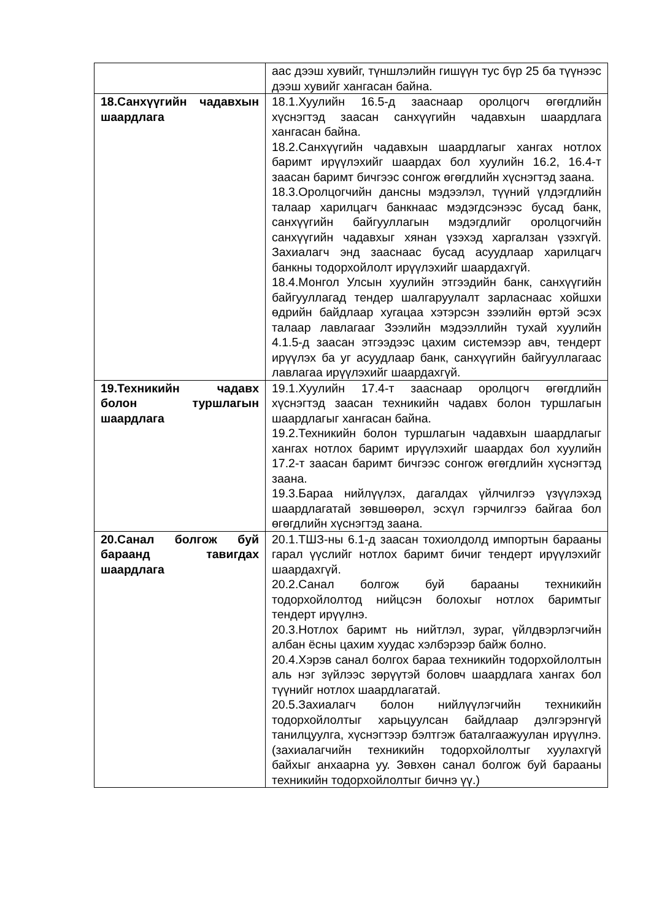| | аас дээш хувийг, түншлэлийн гишүүн тус бүр 25 ба түүнээс дээш хувийг хангасан байна. |
| 18.Санхүүгийн чадавхын шаардлага | 18.1.Хуулийн 16.5-д зааснаар оролцогч өгөгдлийн хүснэгтэд заасан санхүүгийн чадавхын шаардлага хангасан байна. 18.2.Санхүүгийн чадавхын шаардлагыг хангах нотлох баримт ирүүлэхийг шаардах бол хуулийн 16.2, 16.4-т заасан баримт бичгээс сонгож өгөгдлийн хүснэгтэд заана. 18.3.Оролцогчийн дансны мэдээлэл, түүний үлдэгдлийн талаар харилцагч банкнаас мэдэгдсэнээс бусад банк, санхүүгийн байгууллагын мэдэгдлийг оролцогчийн санхүүгийн чадавхыг хянан үзэхэд харгалзан үзэхгүй. Захиалагч энд зааснаас бусад асуудлаар харилцагч банкны тодорхойлолт ирүүлэхийг шаардахгүй. 18.4.Монгол Улсын хуулийн этгээдийн банк, санхүүгийн байгууллагад тендер шалгаруулалт зарласнаас хойшхи өдрийн байдлаар хугацаа хэтэрсэн зээлийн өртэй эсэх талаар лавлагааг Зээлийн мэдээллийн тухай хуулийн 4.1.5-д заасан этгээдээс цахим системээр авч, тендерт ирүүлэх ба уг асуудлаар банк, санхүүгийн байгууллагаас лавлагаа ирүүлэхийг шаардахгүй. |
| 19.Техникийн чадавх болон туршлагын шаардлага | 19.1.Хуулийн 17.4-т зааснаар оролцогч өгөгдлийн хүснэгтэд заасан техникийн чадавх болон туршлагын шаардлагыг хангасан байна. 19.2.Техникийн болон туршлагын чадавхын шаардлагыг хангах нотлох баримт ирүүлэхийг шаардах бол хуулийн 17.2-т заасан баримт бичгээс сонгож өгөгдлийн хүснэгтэд заана. 19.3.Бараа нийлүүлэх, дагалдах үйлчилгээ үзүүлэхэд шаардлагатай зөвшөөрөл, эсхүл гэрчилгээ байгаа бол өгөгдлийн хүснэгтэд заана. |
| 20.Санал болгож буй бараанд тавигдах шаардлага | 20.1.ТШЗ-ны 6.1-д заасан тохиолдолд импортын барааны гарал үүслийг нотлох баримт бичиг тендерт ирүүлэхийг шаардахгүй. 20.2.Санал болгож буй барааны техникийн тодорхойлолтод нийцсэн болохыг нотлох баримтыг тендерт ирүүлнэ. 20.3.Нотлох баримт нь нийтлэл, зураг, үйлдвэрлэгчийн албан ёсны цахим хуудас хэлбэрээр байж болно. 20.4.Хэрэв санал болгох бараа техникийн тодорхойлолтын аль нэг зүйлээс зөрүүтэй боловч шаардлага хангах бол түүнийг нотлох шаардлагатай. 20.5.Захиалагч болон нийлүүлэгчийн техникийн тодорхойлолтыг харьцуулсан байдлаар дэлгэрэнгүй танилцуулга, хүснэгтээр бэлтгэж баталгаажуулан ирүүлнэ. (захиалагчийн техникийн тодорхойлолтыг хуулахгүй байхыг анхаарна уу. Зөвхөн санал болгож буй барааны техникийн тодорхойлолтыг бичнэ үү.) |